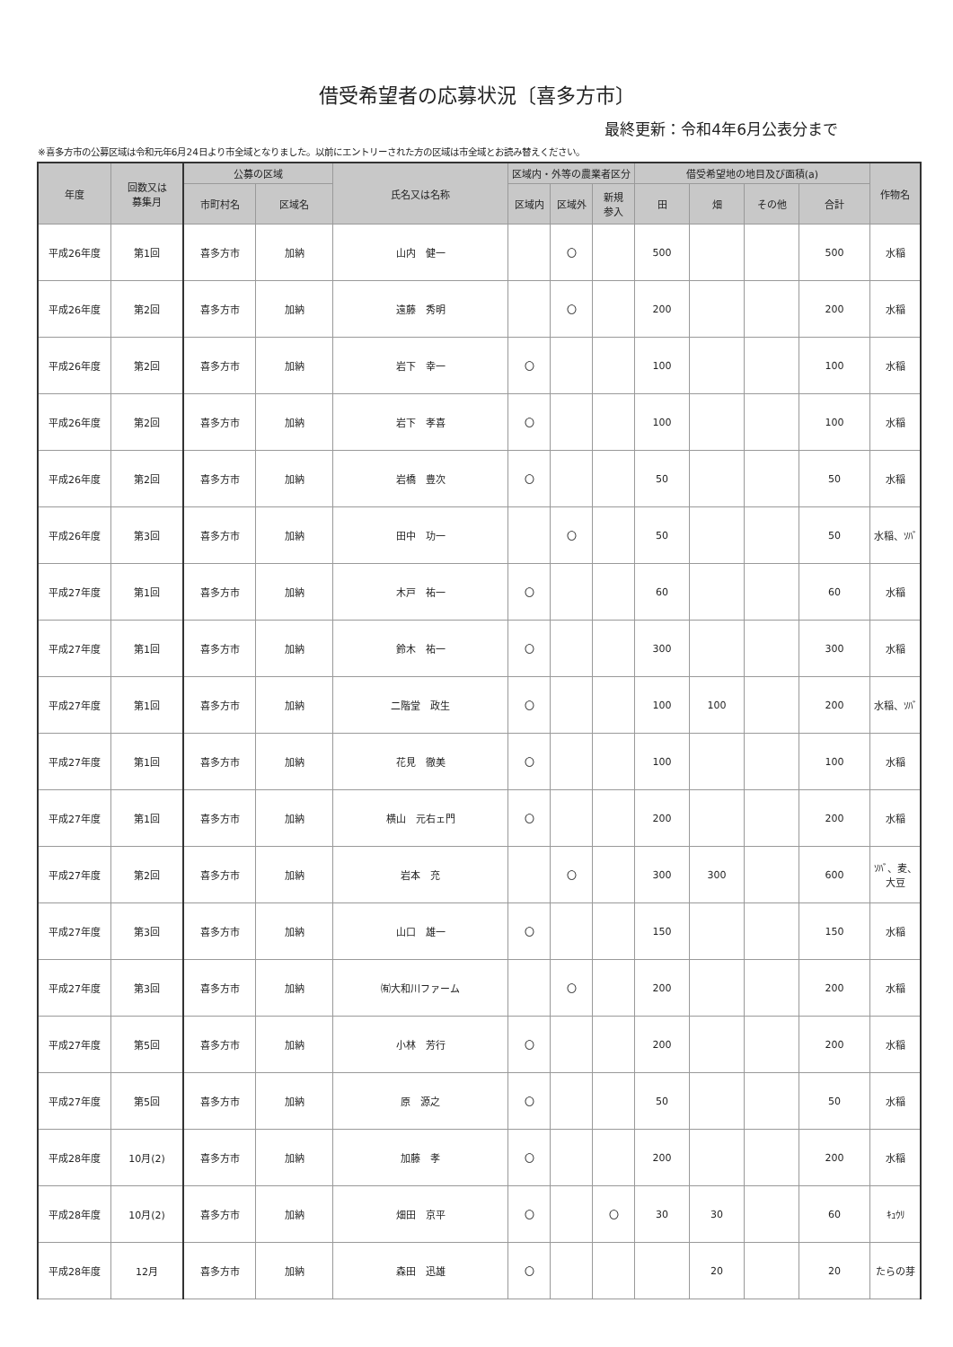借受希望者の応募状況〔喜多方市〕
最終更新：令和4年6月公表分まで
※喜多方市の公募区域は令和元年6月24日より市全域となりました。以前にエントリーされた方の区域は市全域とお読み替えください。
| 年度 | 回数又は 募集月 | 公募の区域 | | 氏名又は名称 | 区域内・外等の農業者区分 | | | 借受希望地の地目及び面積(a) | | | | 作物名 |
| --- | --- | --- | --- | --- | --- | --- | --- | --- | --- | --- | --- | --- |
| | | 市町村名 | 区域名 | | 区域内 | 区域外 | 新規 参入 | 田 | 畑 | その他 | 合計 | |
| 平成26年度 | 第1回 | 喜多方市 | 加納 | 山内 健一 | | 〇 | | 500 | | | 500 | 水稲 |
| 平成26年度 | 第2回 | 喜多方市 | 加納 | 遠藤 秀明 | | 〇 | | 200 | | | 200 | 水稲 |
| 平成26年度 | 第2回 | 喜多方市 | 加納 | 岩下 幸一 | 〇 | | | 100 | | | 100 | 水稲 |
| 平成26年度 | 第2回 | 喜多方市 | 加納 | 岩下 孝喜 | 〇 | | | 100 | | | 100 | 水稲 |
| 平成26年度 | 第2回 | 喜多方市 | 加納 | 岩橋 豊次 | 〇 | | | 50 | | | 50 | 水稲 |
| 平成26年度 | 第3回 | 喜多方市 | 加納 | 田中 功一 | | 〇 | | 50 | | | 50 | 水稲、ｿﾊﾞ |
| 平成27年度 | 第1回 | 喜多方市 | 加納 | 木戸 祐一 | 〇 | | | 60 | | | 60 | 水稲 |
| 平成27年度 | 第1回 | 喜多方市 | 加納 | 鈴木 祐一 | 〇 | | | 300 | | | 300 | 水稲 |
| 平成27年度 | 第1回 | 喜多方市 | 加納 | 二階堂 政生 | 〇 | | | 100 | 100 | | 200 | 水稲、ｿﾊﾞ |
| 平成27年度 | 第1回 | 喜多方市 | 加納 | 花見 徹美 | 〇 | | | 100 | | | 100 | 水稲 |
| 平成27年度 | 第1回 | 喜多方市 | 加納 | 横山 元右ェ門 | 〇 | | | 200 | | | 200 | 水稲 |
| 平成27年度 | 第2回 | 喜多方市 | 加納 | 岩本 充 | | 〇 | | 300 | 300 | | 600 | ｿﾊﾞ、麦、 大豆 |
| 平成27年度 | 第3回 | 喜多方市 | 加納 | 山口 雄一 | 〇 | | | 150 | | | 150 | 水稲 |
| 平成27年度 | 第3回 | 喜多方市 | 加納 | ㈲大和川ファーム | | 〇 | | 200 | | | 200 | 水稲 |
| 平成27年度 | 第5回 | 喜多方市 | 加納 | 小林 芳行 | 〇 | | | 200 | | | 200 | 水稲 |
| 平成27年度 | 第5回 | 喜多方市 | 加納 | 原 源之 | 〇 | | | 50 | | | 50 | 水稲 |
| 平成28年度 | 10月(2) | 喜多方市 | 加納 | 加藤 孝 | 〇 | | | 200 | | | 200 | 水稲 |
| 平成28年度 | 10月(2) | 喜多方市 | 加納 | 畑田 京平 | 〇 | | 〇 | 30 | 30 | | 60 | ｷｭｳﾘ |
| 平成28年度 | 12月 | 喜多方市 | 加納 | 森田 迅雄 | 〇 | | | | 20 | | 20 | たらの芽 |